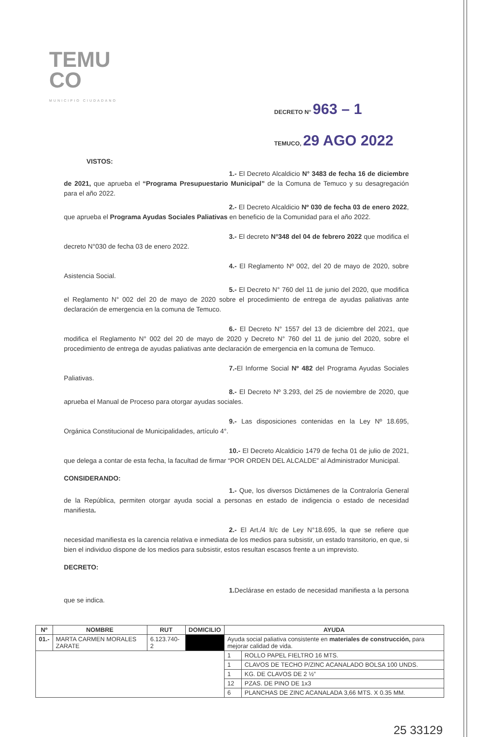TEMU
CO
MUNICIPIO CIUDADANO
DECRETO N° 963 – 1
TEMUCO, 29 AGO 2022
VISTOS:
1.- El Decreto Alcaldicio N° 3483 de fecha 16 de diciembre de 2021, que aprueba el “Programa Presupuestario Municipal” de la Comuna de Temuco y su desagregación para el año 2022.
2.- El Decreto Alcaldicio Nº 030 de fecha 03 de enero 2022, que aprueba el Programa Ayudas Sociales Paliativas en beneficio de la Comunidad para el año 2022.
3.- El decreto N°348 del 04 de febrero 2022 que modifica el decreto N°030 de fecha 03 de enero 2022.
4.- El Reglamento Nº 002, del 20 de mayo de 2020, sobre Asistencia Social.
5.- El Decreto N° 760 del 11 de junio del 2020, que modifica el Reglamento N° 002 del 20 de mayo de 2020 sobre el procedimiento de entrega de ayudas paliativas ante declaración de emergencia en la comuna de Temuco.
6.- El Decreto N° 1557 del 13 de diciembre del 2021, que modifica el Reglamento N° 002 del 20 de mayo de 2020 y Decreto N° 760 del 11 de junio del 2020, sobre el procedimiento de entrega de ayudas paliativas ante declaración de emergencia en la comuna de Temuco.
7.-El Informe Social Nº 482 del Programa Ayudas Sociales Paliativas.
8.- El Decreto Nº 3.293, del 25 de noviembre de 2020, que aprueba el Manual de Proceso para otorgar ayudas sociales.
9.- Las disposiciones contenidas en la Ley Nº 18.695, Orgánica Constitucional de Municipalidades, artículo 4°.
10.- El Decreto Alcaldicio 1479 de fecha 01 de julio de 2021, que delega a contar de esta fecha, la facultad de firmar “POR ORDEN DEL ALCALDE” al Administrador Municipal.
CONSIDERANDO:
1.- Que, los diversos Dictámenes de la Contraloría General de la República, permiten otorgar ayuda social a personas en estado de indigencia o estado de necesidad manifiesta.
2.- El Art./4 lt/c de Ley N°18.695, la que se refiere que necesidad manifiesta es la carencia relativa e inmediata de los medios para subsistir, un estado transitorio, en que, si bien el individuo dispone de los medios para subsistir, estos resultan escasos frente a un imprevisto.
DECRETO:
1. Declárase en estado de necesidad manifiesta a la persona que se indica.
| Nº | NOMBRE | RUT | DOMICILIO | AYUDA | |
| --- | --- | --- | --- | --- | --- |
| 01.- | MARTA CARMEN MORALES ZARATE | 6.123.740-2 | | Ayuda social paliativa consistente en materiales de construcción, para mejorar calidad de vida. | |
| | | | | 1 | ROLLO PAPEL FIELTRO 16 MTS. |
| | | | | 1 | CLAVOS DE TECHO P/ZINC ACANALADO BOLSA 100 UNDS. |
| | | | | 1 | KG. DE CLAVOS DE 2 ½” |
| | | | | 12 | PZAS. DE PINO DE 1x3 |
| | | | | 6 | PLANCHAS DE ZINC ACANALADA 3,66 MTS. X 0.35 MM. |
25 33129